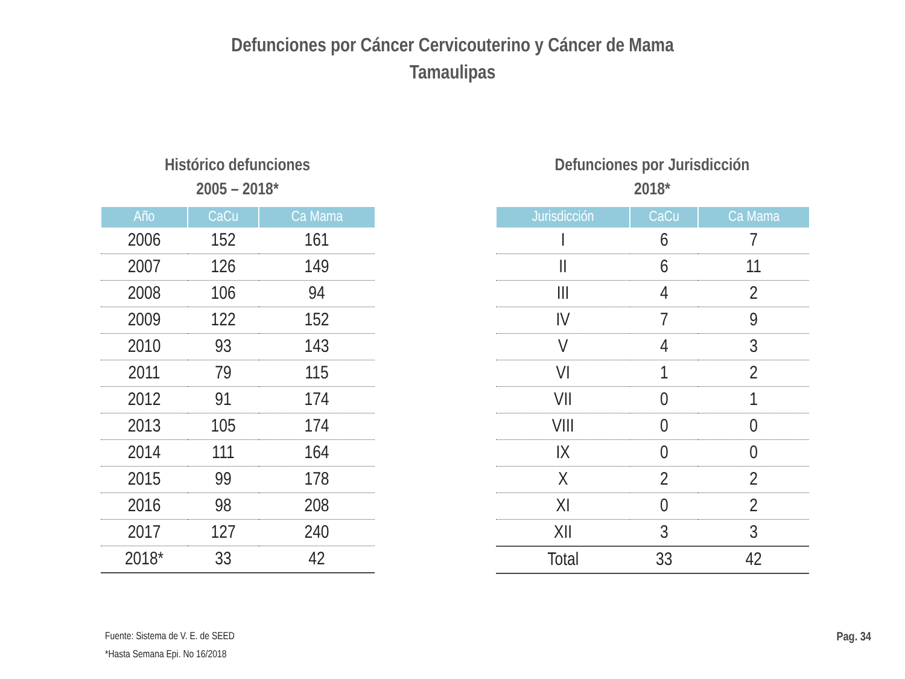Defunciones por Cáncer Cervicouterino y Cáncer de Mama
Tamaulipas
Histórico defunciones
2005 – 2018*
| Año | CaCu | Ca Mama |
| --- | --- | --- |
| 2006 | 152 | 161 |
| 2007 | 126 | 149 |
| 2008 | 106 | 94 |
| 2009 | 122 | 152 |
| 2010 | 93 | 143 |
| 2011 | 79 | 115 |
| 2012 | 91 | 174 |
| 2013 | 105 | 174 |
| 2014 | 111 | 164 |
| 2015 | 99 | 178 |
| 2016 | 98 | 208 |
| 2017 | 127 | 240 |
| 2018* | 33 | 42 |
Defunciones por Jurisdicción
2018*
| Jurisdicción | CaCu | Ca Mama |
| --- | --- | --- |
| I | 6 | 7 |
| II | 6 | 11 |
| III | 4 | 2 |
| IV | 7 | 9 |
| V | 4 | 3 |
| VI | 1 | 2 |
| VII | 0 | 1 |
| VIII | 0 | 0 |
| IX | 0 | 0 |
| X | 2 | 2 |
| XI | 0 | 2 |
| XII | 3 | 3 |
| Total | 33 | 42 |
Fuente: Sistema de V. E. de SEED
*Hasta Semana Epi. No 16/2018
Pag. 34